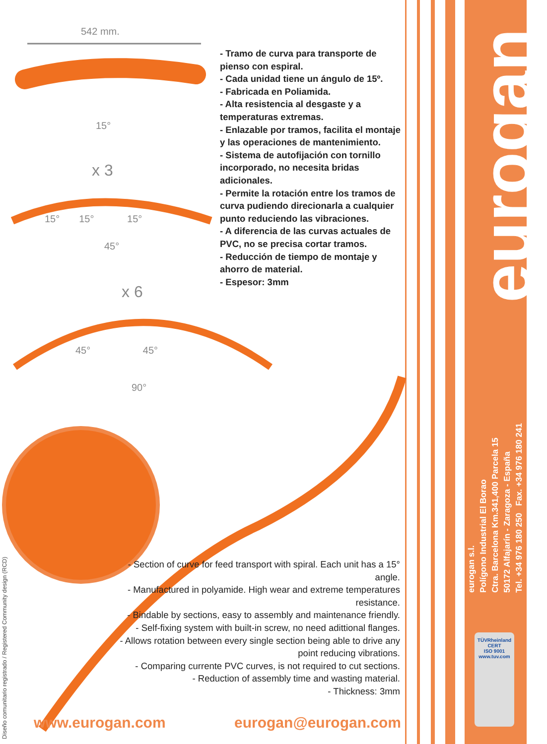542 mm.
15°
x 3
15° 15° 15°
45°
x 6
45° 45°
90°
- Tramo de curva para transporte de pienso con espiral.
- Cada unidad tiene un ángulo de 15º.
- Fabricada en Poliamida.
- Alta resistencia al desgaste y a temperaturas extremas.
- Enlazable por tramos, facilita el montaje y las operaciones de mantenimiento.
- Sistema de autofijación con tornillo incorporado, no necesita bridas adicionales.
- Permite la rotación entre los tramos de curva pudiendo direcionarla a cualquier punto reduciendo las vibraciones.
- A diferencia de las curvas actuales de PVC, no se precisa cortar tramos.
- Reducción de tiempo de montaje y ahorro de material.
- Espesor: 3mm
- Section of curve for feed transport with spiral. Each unit has a 15° angle.
- Manufactured in polyamide. High wear and extreme temperatures resistance.
- Bindable by sections, easy to assembly and maintenance friendly.
- Self-fixing system with built-in screw, no need adittional flanges.
- Allows rotation between every single section being able to drive any point reducing vibrations.
- Comparing currente PVC curves, is not required to cut sections.
- Reduction of assembly time and wasting material.
- Thickness: 3mm
www.eurogan.com eurogan@eurogan.com
Diseño comunitario registrado / Registered Community design (RCD)
eurogan
eurogan s.l.
Polígono Industrial El Borao
Ctra. Barcelona Km.341,400 Parcela 15
50172 Alfajarín - Zaragoza - España
Tel. +34 976 180 250 Fax. +34 976 180 241
TÜVRheinland
CERT
ISO 9001
www.tuv.com